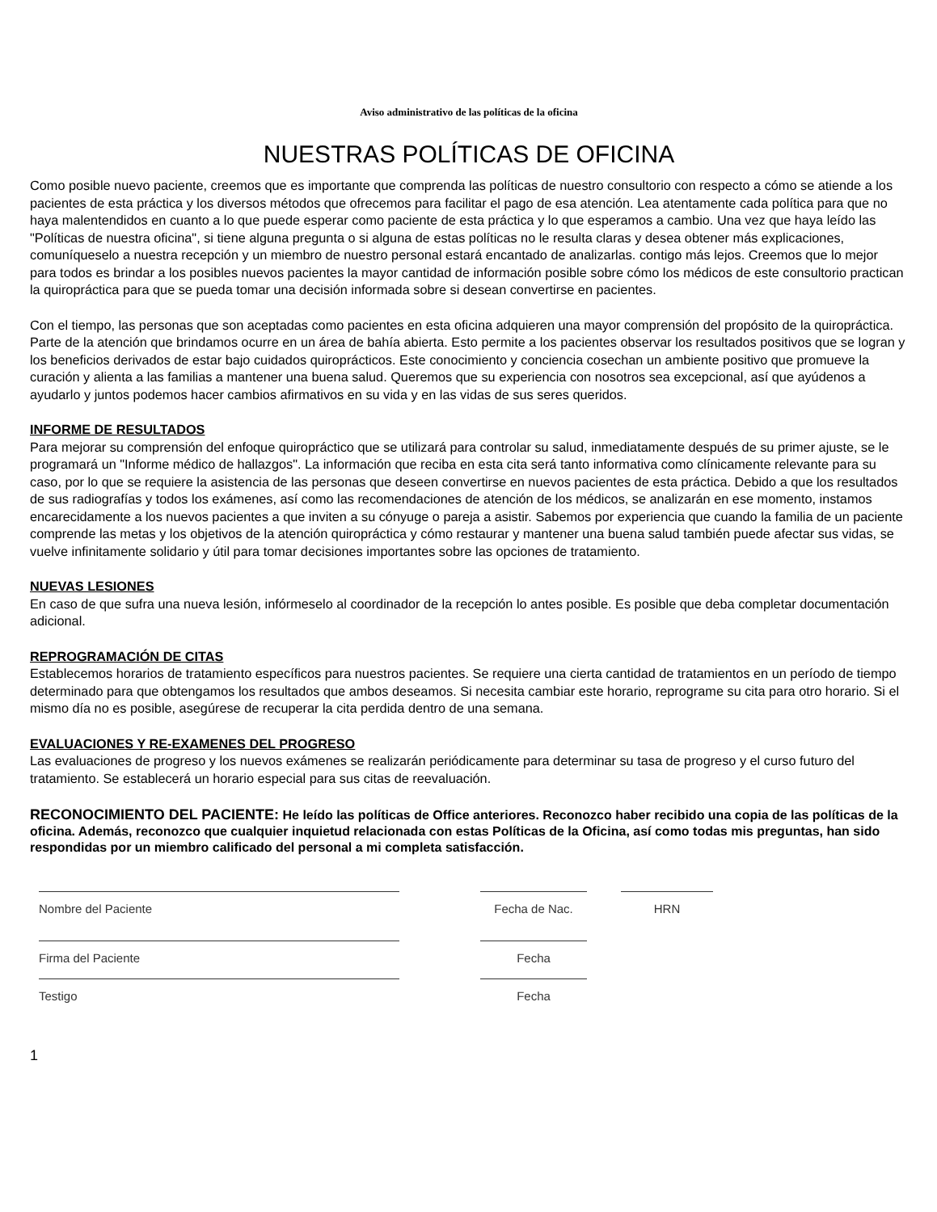Aviso administrativo de las políticas de la oficina
NUESTRAS POLÍTICAS DE OFICINA
Como posible nuevo paciente, creemos que es importante que comprenda las políticas de nuestro consultorio con respecto a cómo se atiende a los pacientes de esta práctica y los diversos métodos que ofrecemos para facilitar el pago de esa atención. Lea atentamente cada política para que no haya malentendidos en cuanto a lo que puede esperar como paciente de esta práctica y lo que esperamos a cambio. Una vez que haya leído las "Políticas de nuestra oficina", si tiene alguna pregunta o si alguna de estas políticas no le resulta claras y desea obtener más explicaciones, comuníqueselo a nuestra recepción y un miembro de nuestro personal estará encantado de analizarlas. contigo más lejos. Creemos que lo mejor para todos es brindar a los posibles nuevos pacientes la mayor cantidad de información posible sobre cómo los médicos de este consultorio practican la quiropráctica para que se pueda tomar una decisión informada sobre si desean convertirse en pacientes.
Con el tiempo, las personas que son aceptadas como pacientes en esta oficina adquieren una mayor comprensión del propósito de la quiropráctica. Parte de la atención que brindamos ocurre en un área de bahía abierta. Esto permite a los pacientes observar los resultados positivos que se logran y los beneficios derivados de estar bajo cuidados quiroprácticos. Este conocimiento y conciencia cosechan un ambiente positivo que promueve la curación y alienta a las familias a mantener una buena salud. Queremos que su experiencia con nosotros sea excepcional, así que ayúdenos a ayudarlo y juntos podemos hacer cambios afirmativos en su vida y en las vidas de sus seres queridos.
INFORME DE RESULTADOS
Para mejorar su comprensión del enfoque quiropráctico que se utilizará para controlar su salud, inmediatamente después de su primer ajuste, se le programará un "Informe médico de hallazgos". La información que reciba en esta cita será tanto informativa como clínicamente relevante para su caso, por lo que se requiere la asistencia de las personas que deseen convertirse en nuevos pacientes de esta práctica. Debido a que los resultados de sus radiografías y todos los exámenes, así como las recomendaciones de atención de los médicos, se analizarán en ese momento, instamos encarecidamente a los nuevos pacientes a que inviten a su cónyuge o pareja a asistir. Sabemos por experiencia que cuando la familia de un paciente comprende las metas y los objetivos de la atención quiropráctica y cómo restaurar y mantener una buena salud también puede afectar sus vidas, se vuelve infinitamente solidario y útil para tomar decisiones importantes sobre las opciones de tratamiento.
NUEVAS LESIONES
En caso de que sufra una nueva lesión, infórmeselo al coordinador de la recepción lo antes posible. Es posible que deba completar documentación adicional.
REPROGRAMACIÓN DE CITAS
Establecemos horarios de tratamiento específicos para nuestros pacientes. Se requiere una cierta cantidad de tratamientos en un período de tiempo determinado para que obtengamos los resultados que ambos deseamos. Si necesita cambiar este horario, reprograme su cita para otro horario. Si el mismo día no es posible, asegúrese de recuperar la cita perdida dentro de una semana.
EVALUACIONES Y RE-EXAMENES DEL PROGRESO
Las evaluaciones de progreso y los nuevos exámenes se realizarán periódicamente para determinar su tasa de progreso y el curso futuro del tratamiento. Se establecerá un horario especial para sus citas de reevaluación.
RECONOCIMIENTO DEL PACIENTE: He leído las políticas de Office anteriores. Reconozco haber recibido una copia de las políticas de la oficina. Además, reconozco que cualquier inquietud relacionada con estas Políticas de la Oficina, así como todas mis preguntas, han sido respondidas por un miembro calificado del personal a mi completa satisfacción.
Nombre del Paciente Fecha de Nac. HRN
Firma del Paciente Fecha
Testigo Fecha
1